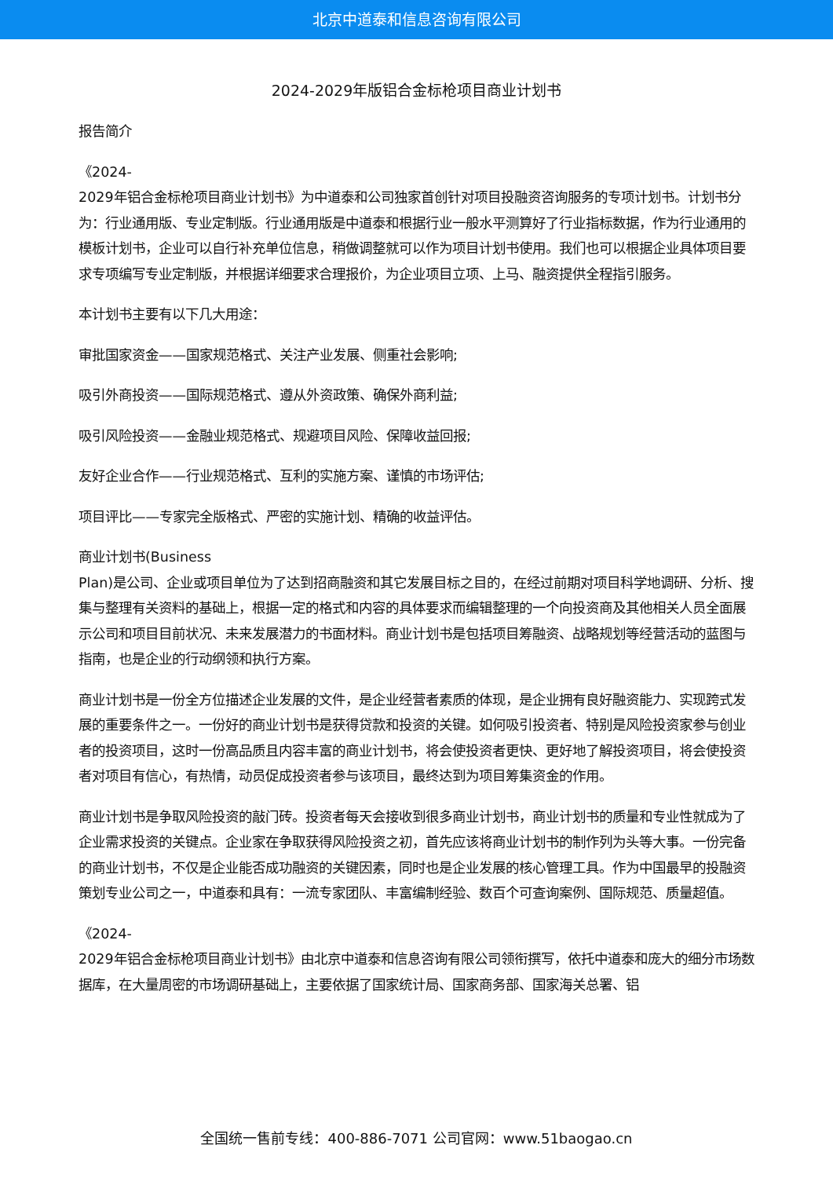北京中道泰和信息咨询有限公司
2024-2029年版铝合金标枪项目商业计划书
报告简介
《2024-
2029年铝合金标枪项目商业计划书》为中道泰和公司独家首创针对项目投融资咨询服务的专项计划书。计划书分为：行业通用版、专业定制版。行业通用版是中道泰和根据行业一般水平测算好了行业指标数据，作为行业通用的模板计划书，企业可以自行补充单位信息，稍做调整就可以作为项目计划书使用。我们也可以根据企业具体项目要求专项编写专业定制版，并根据详细要求合理报价，为企业项目立项、上马、融资提供全程指引服务。
本计划书主要有以下几大用途：
审批国家资金——国家规范格式、关注产业发展、侧重社会影响;
吸引外商投资——国际规范格式、遵从外资政策、确保外商利益;
吸引风险投资——金融业规范格式、规避项目风险、保障收益回报;
友好企业合作——行业规范格式、互利的实施方案、谨慎的市场评估;
项目评比——专家完全版格式、严密的实施计划、精确的收益评估。
商业计划书(Business
Plan)是公司、企业或项目单位为了达到招商融资和其它发展目标之目的，在经过前期对项目科学地调研、分析、搜集与整理有关资料的基础上，根据一定的格式和内容的具体要求而编辑整理的一个向投资商及其他相关人员全面展示公司和项目目前状况、未来发展潜力的书面材料。商业计划书是包括项目筹融资、战略规划等经营活动的蓝图与指南，也是企业的行动纲领和执行方案。
商业计划书是一份全方位描述企业发展的文件，是企业经营者素质的体现，是企业拥有良好融资能力、实现跨式发展的重要条件之一。一份好的商业计划书是获得贷款和投资的关键。如何吸引投资者、特别是风险投资家参与创业者的投资项目，这时一份高品质且内容丰富的商业计划书，将会使投资者更快、更好地了解投资项目，将会使投资者对项目有信心，有热情，动员促成投资者参与该项目，最终达到为项目筹集资金的作用。
商业计划书是争取风险投资的敲门砖。投资者每天会接收到很多商业计划书，商业计划书的质量和专业性就成为了企业需求投资的关键点。企业家在争取获得风险投资之初，首先应该将商业计划书的制作列为头等大事。一份完备的商业计划书，不仅是企业能否成功融资的关键因素，同时也是企业发展的核心管理工具。作为中国最早的投融资策划专业公司之一，中道泰和具有：一流专家团队、丰富编制经验、数百个可查询案例、国际规范、质量超值。
《2024-
2029年铝合金标枪项目商业计划书》由北京中道泰和信息咨询有限公司领衔撰写，依托中道泰和庞大的细分市场数据库，在大量周密的市场调研基础上，主要依据了国家统计局、国家商务部、国家海关总署、铝
全国统一售前专线：400-886-7071 公司官网：www.51baogao.cn